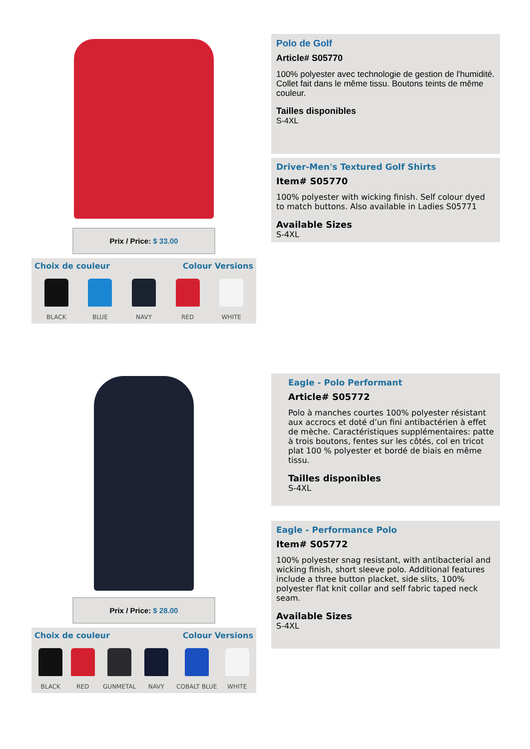Prix / Price: $ 33.00
Choix de couleur Colour Versions
BLACK BLUE NAVY RED WHITE
Polo de Golf
Article# S05770
100% polyester avec technologie de gestion de l'humidité. Collet fait dans le même tissu. Boutons teints de même couleur.
Tailles disponibles
S-4XL
Driver-Men's Textured Golf Shirts
Item# S05770
100% polyester with wicking finish. Self colour dyed to match buttons. Also available in Ladies S05771
Available Sizes
S-4XL
Prix / Price: $ 28.00
Choix de couleur Colour Versions
BLACK RED GUNMETAL NAVY COBALT BLUE WHITE
Eagle - Polo Performant
Article# S05772
Polo à manches courtes 100% polyester résistant aux accrocs et doté d’un fini antibactérien à effet de mèche. Caractéristiques supplémentaires: patte à trois boutons, fentes sur les côtés, col en tricot plat 100 % polyester et bordé de biais en même tissu.
Tailles disponibles
S-4XL
Eagle - Performance Polo
Item# S05772
100% polyester snag resistant, with antibacterial and wicking finish, short sleeve polo. Additional features include a three button placket, side slits, 100% polyester flat knit collar and self fabric taped neck seam.
Available Sizes
S-4XL